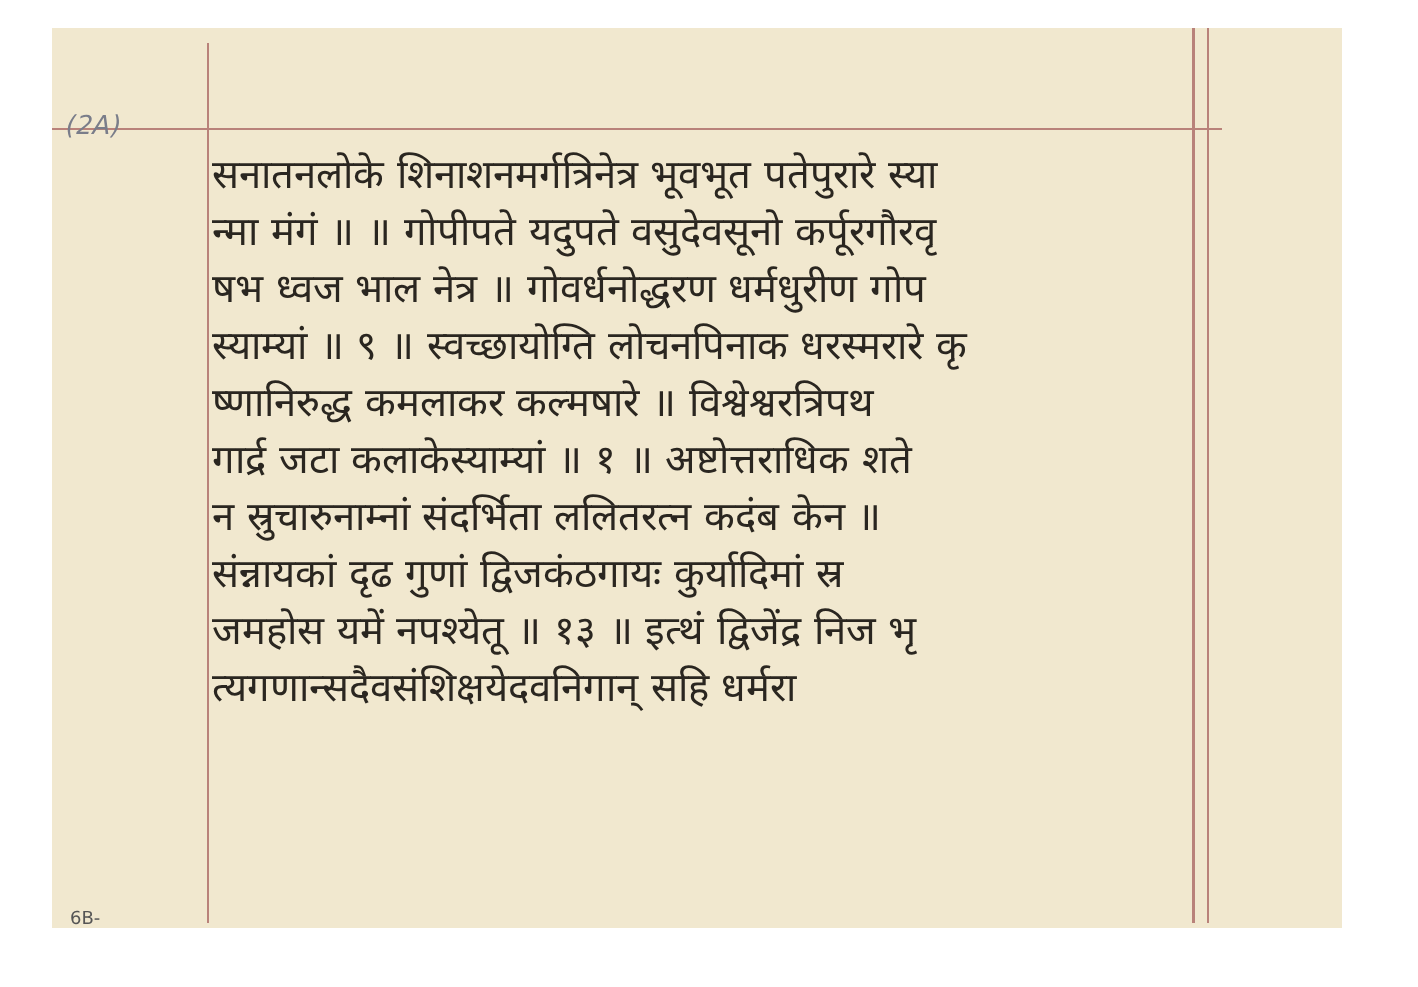(2A)
सनातनलोके शिनाशनमर्गत्रिनेत्र भूवभूत पतेपुरारे स्या
न्मा मंगं ॥ ॥ गोपीपते यदुपते वसुदेवसूनो कर्पूरगौरवृ
षभ ध्वज भाल नेत्र ॥ गोवर्धनोद्धरण धर्मधुरीण गोप
स्याम्यां ॥ ९ ॥ स्वच्छायोग्ति लोचनपिनाक धरस्मरारे कृ
ष्णानिरुद्ध कमलाकर कल्मषारे ॥ विश्वेश्वरत्रिपथ
गार्द्र जटा कलाकेस्याम्यां ॥ १ ॥ अष्टोत्तराधिक शते
न स्रुचारुनाम्नां संदर्भिता ललितरत्न कदंब केन ॥
संन्नायकां दृढ गुणां द्विजकंठगायः कुर्यादिमां स्र
जमहोस यमें नपश्येतू ॥ १३ ॥ इत्थं द्विजेंद्र निज भृ
त्यगणान्सदैवसंशिक्षयेदवनिगान् सहि धर्मरा
6B-